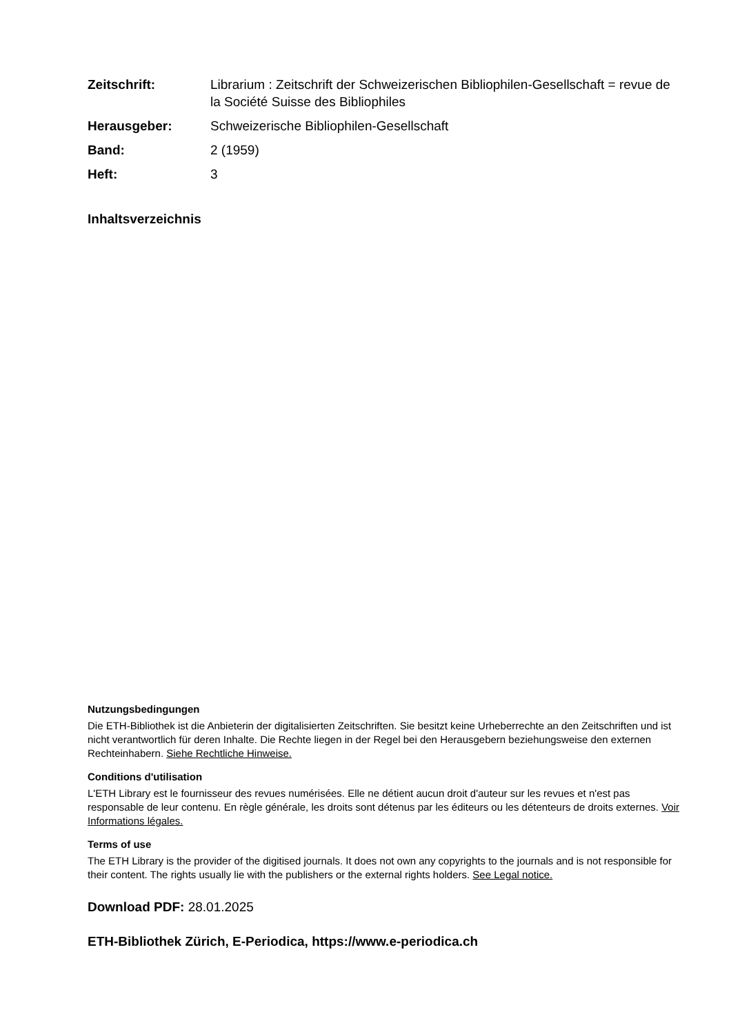Zeitschrift: Librarium : Zeitschrift der Schweizerischen Bibliophilen-Gesellschaft = revue de la Société Suisse des Bibliophiles
Herausgeber: Schweizerische Bibliophilen-Gesellschaft
Band: 2 (1959)
Heft: 3
Inhaltsverzeichnis
Nutzungsbedingungen
Die ETH-Bibliothek ist die Anbieterin der digitalisierten Zeitschriften. Sie besitzt keine Urheberrechte an den Zeitschriften und ist nicht verantwortlich für deren Inhalte. Die Rechte liegen in der Regel bei den Herausgebern beziehungsweise den externen Rechteinhabern. Siehe Rechtliche Hinweise.
Conditions d'utilisation
L'ETH Library est le fournisseur des revues numérisées. Elle ne détient aucun droit d'auteur sur les revues et n'est pas responsable de leur contenu. En règle générale, les droits sont détenus par les éditeurs ou les détenteurs de droits externes. Voir Informations légales.
Terms of use
The ETH Library is the provider of the digitised journals. It does not own any copyrights to the journals and is not responsible for their content. The rights usually lie with the publishers or the external rights holders. See Legal notice.
Download PDF: 28.01.2025
ETH-Bibliothek Zürich, E-Periodica, https://www.e-periodica.ch